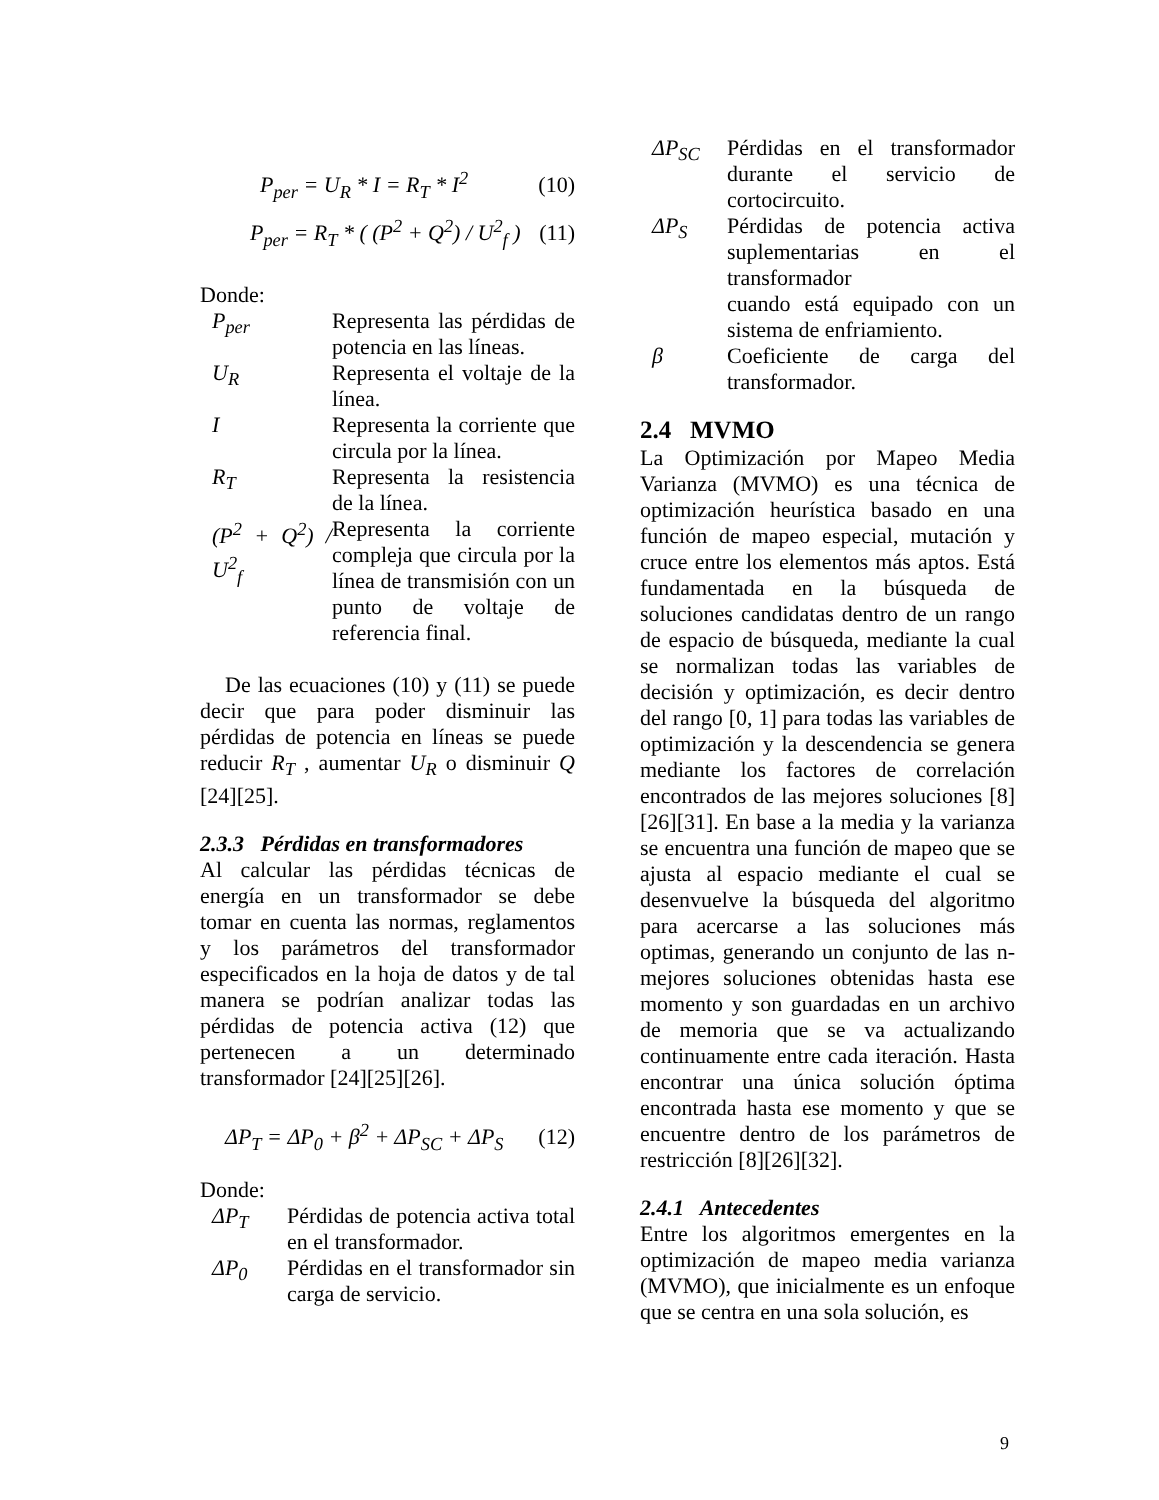P<sub>per</sub> = U<sub>R</sub> * I = R<sub>T</sub> * I<sup>2</sup> (10)
P<sub>per</sub> = R<sub>T</sub> * ( (P<sup>2</sup> + Q<sup>2</sup>) / U<sup>2</sup><sub>f</sub> ) (11)
Donde:
| P<sub>per</sub> | Representa las pérdidas de potencia en las líneas. |
| U<sub>R</sub> | Representa el voltaje de la línea. |
| I | Representa la corriente que circula por la línea. |
| R<sub>T</sub> | Representa la resistencia de la línea. |
| (P<sup>2</sup> + Q<sup>2</sup>) / U<sup>2</sup><sub>f</sub> | Representa la corriente compleja que circula por la línea de transmisión con un punto de voltaje de referencia final. |
De las ecuaciones (10) y (11) se puede decir que para poder disminuir las pérdidas de potencia en líneas se puede reducir R<sub>T</sub> , aumentar U<sub>R</sub> o disminuir Q [24][25].
2.3.3 Pérdidas en transformadores
Al calcular las pérdidas técnicas de energía en un transformador se debe tomar en cuenta las normas, reglamentos y los parámetros del transformador especificados en la hoja de datos y de tal manera se podrían analizar todas las pérdidas de potencia activa (12) que pertenecen a un determinado transformador [24][25][26].
ΔP<sub>T</sub> = ΔP<sub>0</sub> + β<sup>2</sup> + ΔP<sub>SC</sub> + ΔP<sub>S</sub> (12)
Donde:
| ΔP<sub>T</sub> | Pérdidas de potencia activa total en el transformador. |
| ΔP<sub>0</sub> | Pérdidas en el transformador sin carga de servicio. |
| ΔP<sub>SC</sub> | Pérdidas en el transformador durante el servicio de cortocircuito. |
| ΔP<sub>S</sub> | Pérdidas de potencia activa suplementarias en el transformador cuando está equipado con un sistema de enfriamiento. |
| β | Coeficiente de carga del transformador. |
2.4 MVMO
La Optimización por Mapeo Media Varianza (MVMO) es una técnica de optimización heurística basado en una función de mapeo especial, mutación y cruce entre los elementos más aptos. Está fundamentada en la búsqueda de soluciones candidatas dentro de un rango de espacio de búsqueda, mediante la cual se normalizan todas las variables de decisión y optimización, es decir dentro del rango [0, 1] para todas las variables de optimización y la descendencia se genera mediante los factores de correlación encontrados de las mejores soluciones [8] [26][31]. En base a la media y la varianza se encuentra una función de mapeo que se ajusta al espacio mediante el cual se desenvuelve la búsqueda del algoritmo para acercarse a las soluciones más optimas, generando un conjunto de las n-mejores soluciones obtenidas hasta ese momento y son guardadas en un archivo de memoria que se va actualizando continuamente entre cada iteración. Hasta encontrar una única solución óptima encontrada hasta ese momento y que se encuentre dentro de los parámetros de restricción [8][26][32].
2.4.1 Antecedentes
Entre los algoritmos emergentes en la optimización de mapeo media varianza (MVMO), que inicialmente es un enfoque que se centra en una sola solución, es
9